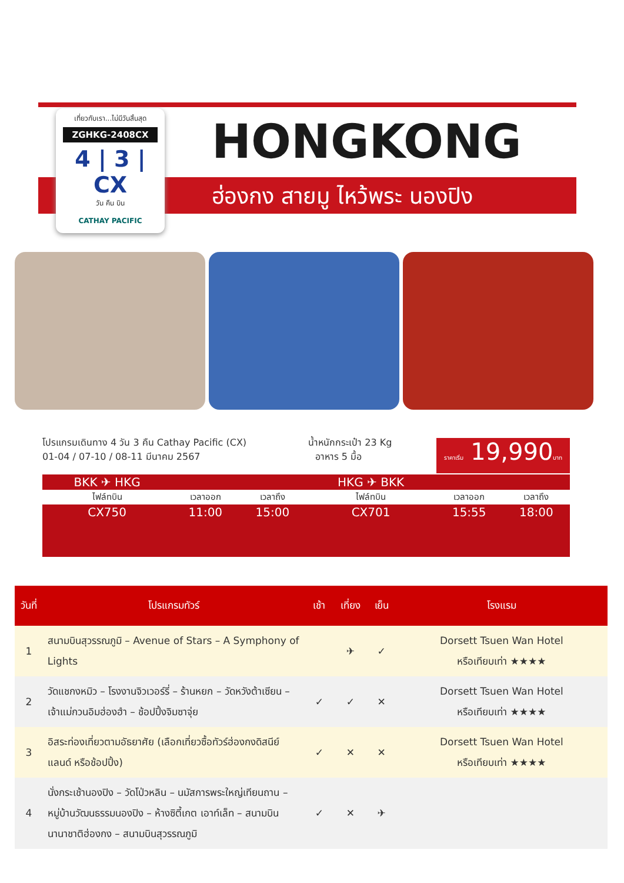เที่ยวกับเรา...ไม่มีวันสิ้นสุด
ZGHKG-2408CX
4 | 3 | CX
วัน คืน บิน
CATHAY PACIFIC
HONGKONG
ฮ่องกง สายมู ไหว้พระ นองปิง
โปรแกรมเดินทาง 4 วัน 3 คืน Cathay Pacific (CX) น้ำหนักกระเป๋า 23 Kg
01-04 / 07-10 / 08-11 มีนาคม 2567 อาหาร 5 มื้อ
ราคาเริ่ม 19,990บาท
| BKK ✈ HKG | | | HKG ✈ BKK | | |
| ไฟล์ทบิน | เวลาออก | เวลาถึง | ไฟล์ทบิน | เวลาออก | เวลาถึง |
| CX750 | 11:00 | 15:00 | CX701 | 15:55 | 18:00 |
| วันที่ | โปรแกรมทัวร์ | เช้า | เที่ยง | เย็น | โรงแรม |
| --- | --- | --- | --- | --- | --- |
| 1 | สนามบินสุวรรณภูมิ – Avenue of Stars – A Symphony of Lights | | ✈ | ✓ | Dorsett Tsuen Wan Hotel หรือเทียบเท่า ★★★★ |
| 2 | วัดแชกงหมิว – โรงงานจิวเวอร์รี่ – ร้านหยก – วัดหวังต้าเซียน – เจ้าแม่กวนอิมฮ่องฮำ – ช้อปปิ้งจิมซาจุ่ย | ✓ | ✓ | ✕ | Dorsett Tsuen Wan Hotel หรือเทียบเท่า ★★★★ |
| 3 | อิสระท่องเที่ยวตามอัธยาศัย (เลือกเที่ยวซื้อทัวร์ฮ่องกงดิสนีย์แลนด์ หรือช้อปปิ้ง) | ✓ | ✕ | ✕ | Dorsett Tsuen Wan Hotel หรือเทียบเท่า ★★★★ |
| 4 | นั่งกระเช้านองปิง – วัดโป่วหลิน – นมัสการพระใหญ่เทียนถาน – หมู่บ้านวัฒนธรรมนองปิง – ห้างซิตี้เกต เอาท์เล็ท – สนามบินนานาชาติฮ่องกง – สนามบินสุวรรณภูมิ | ✓ | ✕ | ✈ | |